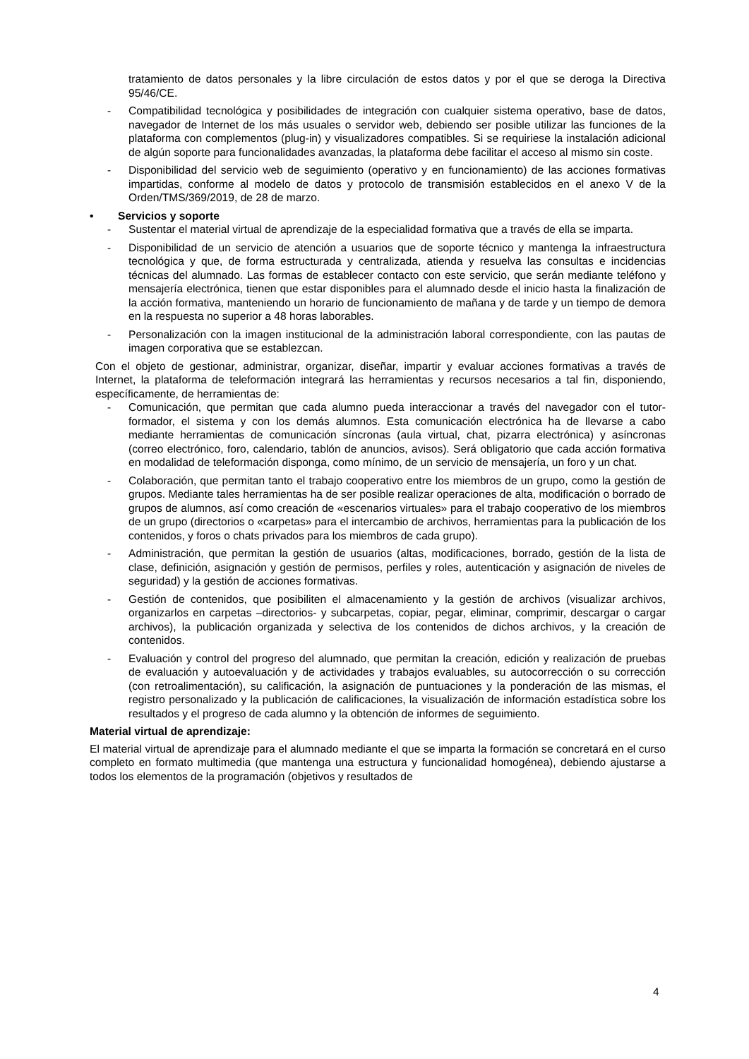tratamiento de datos personales y la libre circulación de estos datos y por el que se deroga la Directiva 95/46/CE.
- Compatibilidad tecnológica y posibilidades de integración con cualquier sistema operativo, base de datos, navegador de Internet de los más usuales o servidor web, debiendo ser posible utilizar las funciones de la plataforma con complementos (plug-in) y visualizadores compatibles. Si se requiriese la instalación adicional de algún soporte para funcionalidades avanzadas, la plataforma debe facilitar el acceso al mismo sin coste.
- Disponibilidad del servicio web de seguimiento (operativo y en funcionamiento) de las acciones formativas impartidas, conforme al modelo de datos y protocolo de transmisión establecidos en el anexo V de la Orden/TMS/369/2019, de 28 de marzo.
• Servicios y soporte
- Sustentar el material virtual de aprendizaje de la especialidad formativa que a través de ella se imparta.
- Disponibilidad de un servicio de atención a usuarios que de soporte técnico y mantenga la infraestructura tecnológica y que, de forma estructurada y centralizada, atienda y resuelva las consultas e incidencias técnicas del alumnado. Las formas de establecer contacto con este servicio, que serán mediante teléfono y mensajería electrónica, tienen que estar disponibles para el alumnado desde el inicio hasta la finalización de la acción formativa, manteniendo un horario de funcionamiento de mañana y de tarde y un tiempo de demora en la respuesta no superior a 48 horas laborables.
- Personalización con la imagen institucional de la administración laboral correspondiente, con las pautas de imagen corporativa que se establezcan.
Con el objeto de gestionar, administrar, organizar, diseñar, impartir y evaluar acciones formativas a través de Internet, la plataforma de teleformación integrará las herramientas y recursos necesarios a tal fin, disponiendo, específicamente, de herramientas de:
- Comunicación, que permitan que cada alumno pueda interaccionar a través del navegador con el tutor-formador, el sistema y con los demás alumnos. Esta comunicación electrónica ha de llevarse a cabo mediante herramientas de comunicación síncronas (aula virtual, chat, pizarra electrónica) y asíncronas (correo electrónico, foro, calendario, tablón de anuncios, avisos). Será obligatorio que cada acción formativa en modalidad de teleformación disponga, como mínimo, de un servicio de mensajería, un foro y un chat.
- Colaboración, que permitan tanto el trabajo cooperativo entre los miembros de un grupo, como la gestión de grupos. Mediante tales herramientas ha de ser posible realizar operaciones de alta, modificación o borrado de grupos de alumnos, así como creación de «escenarios virtuales» para el trabajo cooperativo de los miembros de un grupo (directorios o «carpetas» para el intercambio de archivos, herramientas para la publicación de los contenidos, y foros o chats privados para los miembros de cada grupo).
- Administración, que permitan la gestión de usuarios (altas, modificaciones, borrado, gestión de la lista de clase, definición, asignación y gestión de permisos, perfiles y roles, autenticación y asignación de niveles de seguridad) y la gestión de acciones formativas.
- Gestión de contenidos, que posibiliten el almacenamiento y la gestión de archivos (visualizar archivos, organizarlos en carpetas –directorios- y subcarpetas, copiar, pegar, eliminar, comprimir, descargar o cargar archivos), la publicación organizada y selectiva de los contenidos de dichos archivos, y la creación de contenidos.
- Evaluación y control del progreso del alumnado, que permitan la creación, edición y realización de pruebas de evaluación y autoevaluación y de actividades y trabajos evaluables, su autocorrección o su corrección (con retroalimentación), su calificación, la asignación de puntuaciones y la ponderación de las mismas, el registro personalizado y la publicación de calificaciones, la visualización de información estadística sobre los resultados y el progreso de cada alumno y la obtención de informes de seguimiento.
Material virtual de aprendizaje:
El material virtual de aprendizaje para el alumnado mediante el que se imparta la formación se concretará en el curso completo en formato multimedia (que mantenga una estructura y funcionalidad homogénea), debiendo ajustarse a todos los elementos de la programación (objetivos y resultados de
4